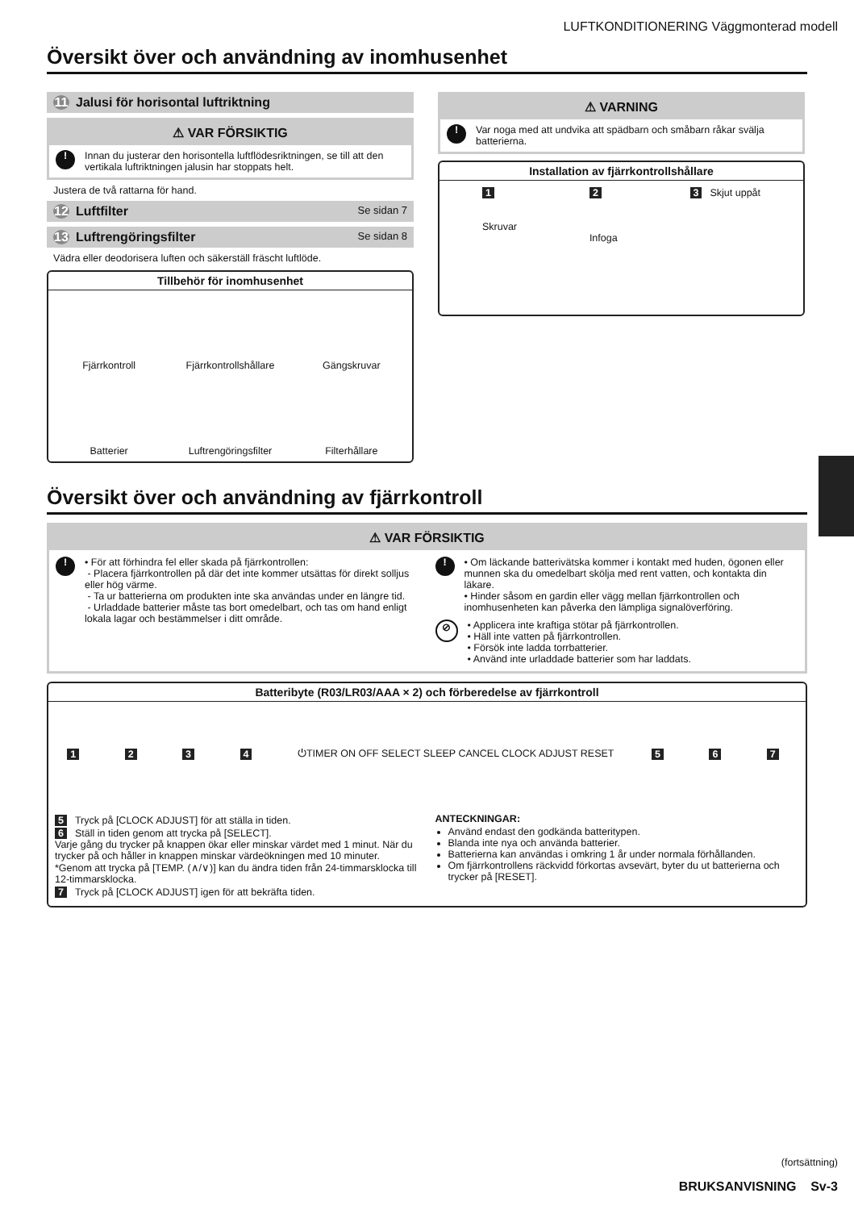LUFTKONDITIONERING Väggmonterad modell
Översikt över och användning av inomhusenhet
11 Jalusi för horisontal luftriktning
⚠ VAR FÖRSIKTIG
!
Innan du justerar den horisontella luftflödesriktningen, se till att den vertikala luftriktningen jalusin har stoppats helt.
Justera de två rattarna för hand.
12 Luftfilter
Se sidan 7
13 Luftrengöringsfilter
Se sidan 8
Vädra eller deodorisera luften och säkerställ fräscht luftlöde.
Tillbehör för inomhusenhet
Fjärrkontroll
Fjärrkontrollshållare
Gängskruvar
Batterier
Luftrengöringsfilter
Filterhållare
⚠ VARNING
!
Var noga med att undvika att spädbarn och småbarn råkar svälja batterierna.
Installation av fjärrkontrollshållare
1
Skruvar
2
Infoga
3 Skjut uppåt
Översikt över och användning av fjärrkontroll
⚠ VAR FÖRSIKTIG
!
• För att förhindra fel eller skada på fjärrkontrollen:
- Placera fjärrkontrollen på där det inte kommer utsättas för direkt solljus eller hög värme.
- Ta ur batterierna om produkten inte ska användas under en längre tid.
- Urladdade batterier måste tas bort omedelbart, och tas om hand enligt lokala lagar och bestämmelser i ditt område.
!
• Om läckande batterivätska kommer i kontakt med huden, ögonen eller munnen ska du omedelbart skölja med rent vatten, och kontakta din läkare.
• Hinder såsom en gardin eller vägg mellan fjärrkontrollen och inomhusenheten kan påverka den lämpliga signalöverföring.
⊘
• Applicera inte kraftiga stötar på fjärrkontrollen.
• Häll inte vatten på fjärrkontrollen.
• Försök inte ladda torrbatterier.
• Använd inte urladdade batterier som har laddats.
Batteribyte (R03/LR03/AAA × 2) och förberedelse av fjärrkontroll
1234 ⏻TIMER ON OFF SELECT SLEEP CANCEL CLOCK ADJUST RESET 5 6 7
5 Tryck på [CLOCK ADJUST] för att ställa in tiden.
6 Ställ in tiden genom att trycka på [SELECT].
Varje gång du trycker på knappen ökar eller minskar värdet med 1 minut. När du trycker på och håller in knappen minskar värdeökningen med 10 minuter.
*Genom att trycka på [TEMP. (∧/∨)] kan du ändra tiden från 24-timmarsklocka till 12-timmarsklocka.
7 Tryck på [CLOCK ADJUST] igen för att bekräfta tiden.
ANTECKNINGAR:
Använd endast den godkända batteritypen.
Blanda inte nya och använda batterier.
Batterierna kan användas i omkring 1 år under normala förhållanden.
Om fjärrkontrollens räckvidd förkortas avsevärt, byter du ut batterierna och trycker på [RESET].
(fortsättning)
BRUKSANVISNING Sv-3